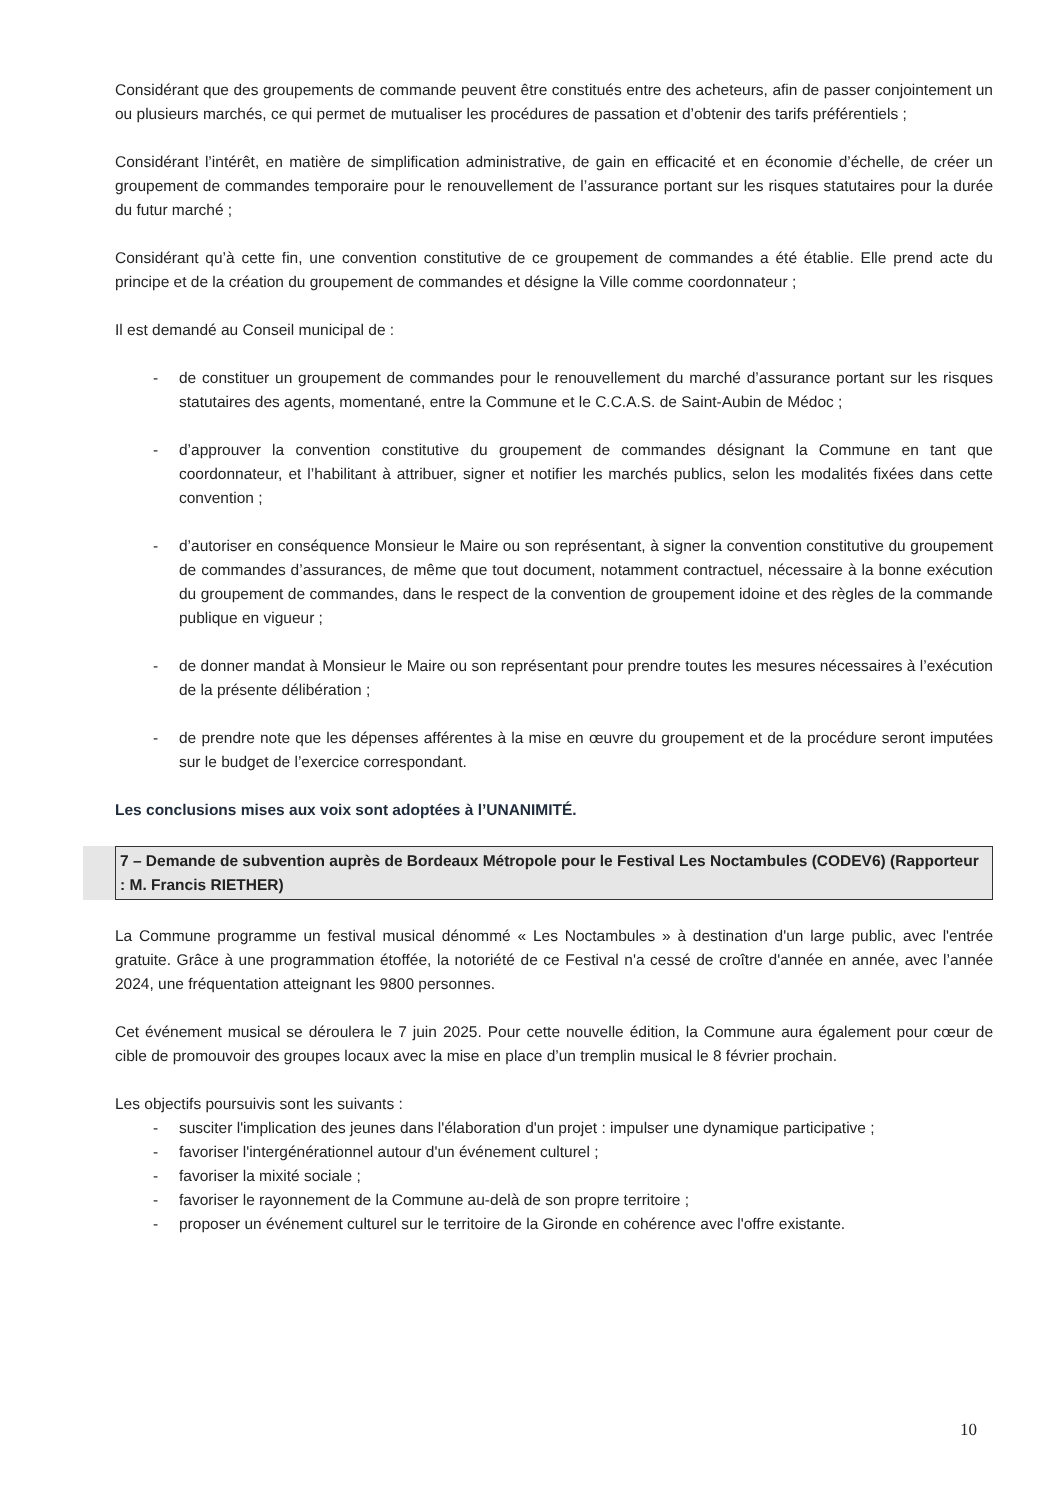Considérant que des groupements de commande peuvent être constitués entre des acheteurs, afin de passer conjointement un ou plusieurs marchés, ce qui permet de mutualiser les procédures de passation et d’obtenir des tarifs préférentiels ;
Considérant l’intérêt, en matière de simplification administrative, de gain en efficacité et en économie d’échelle, de créer un groupement de commandes temporaire pour le renouvellement de l’assurance portant sur les risques statutaires pour la durée du futur marché ;
Considérant qu’à cette fin, une convention constitutive de ce groupement de commandes a été établie. Elle prend acte du principe et de la création du groupement de commandes et désigne la Ville comme coordonnateur ;
Il est demandé au Conseil municipal de :
- de constituer un groupement de commandes pour le renouvellement du marché d’assurance portant sur les risques statutaires des agents, momentané, entre la Commune et le C.C.A.S. de Saint-Aubin de Médoc ;
- d’approuver la convention constitutive du groupement de commandes désignant la Commune en tant que coordonnateur, et l’habilitant à attribuer, signer et notifier les marchés publics, selon les modalités fixées dans cette convention ;
- d’autoriser en conséquence Monsieur le Maire ou son représentant, à signer la convention constitutive du groupement de commandes d’assurances, de même que tout document, notamment contractuel, nécessaire à la bonne exécution du groupement de commandes, dans le respect de la convention de groupement idoine et des règles de la commande publique en vigueur ;
- de donner mandat à Monsieur le Maire ou son représentant pour prendre toutes les mesures nécessaires à l’exécution de la présente délibération ;
- de prendre note que les dépenses afférentes à la mise en œuvre du groupement et de la procédure seront imputées sur le budget de l’exercice correspondant.
Les conclusions mises aux voix sont adoptées à l’UNANIMITÉ.
7 – Demande de subvention auprès de Bordeaux Métropole pour le Festival Les Noctambules (CODEV6) (Rapporteur : M. Francis RIETHER)
La Commune programme un festival musical dénommé « Les Noctambules » à destination d'un large public, avec l'entrée gratuite. Grâce à une programmation étoffée, la notoriété de ce Festival n'a cessé de croître d'année en année, avec l’année 2024, une fréquentation atteignant les 9800 personnes.
Cet événement musical se déroulera le 7 juin 2025. Pour cette nouvelle édition, la Commune aura également pour cœur de cible de promouvoir des groupes locaux avec la mise en place d’un tremplin musical le 8 février prochain.
Les objectifs poursuivis sont les suivants :
- susciter l'implication des jeunes dans l'élaboration d'un projet : impulser une dynamique participative ;
- favoriser l'intergénérationnel autour d'un événement culturel ;
- favoriser la mixité sociale ;
- favoriser le rayonnement de la Commune au-delà de son propre territoire ;
- proposer un événement culturel sur le territoire de la Gironde en cohérence avec l'offre existante.
10